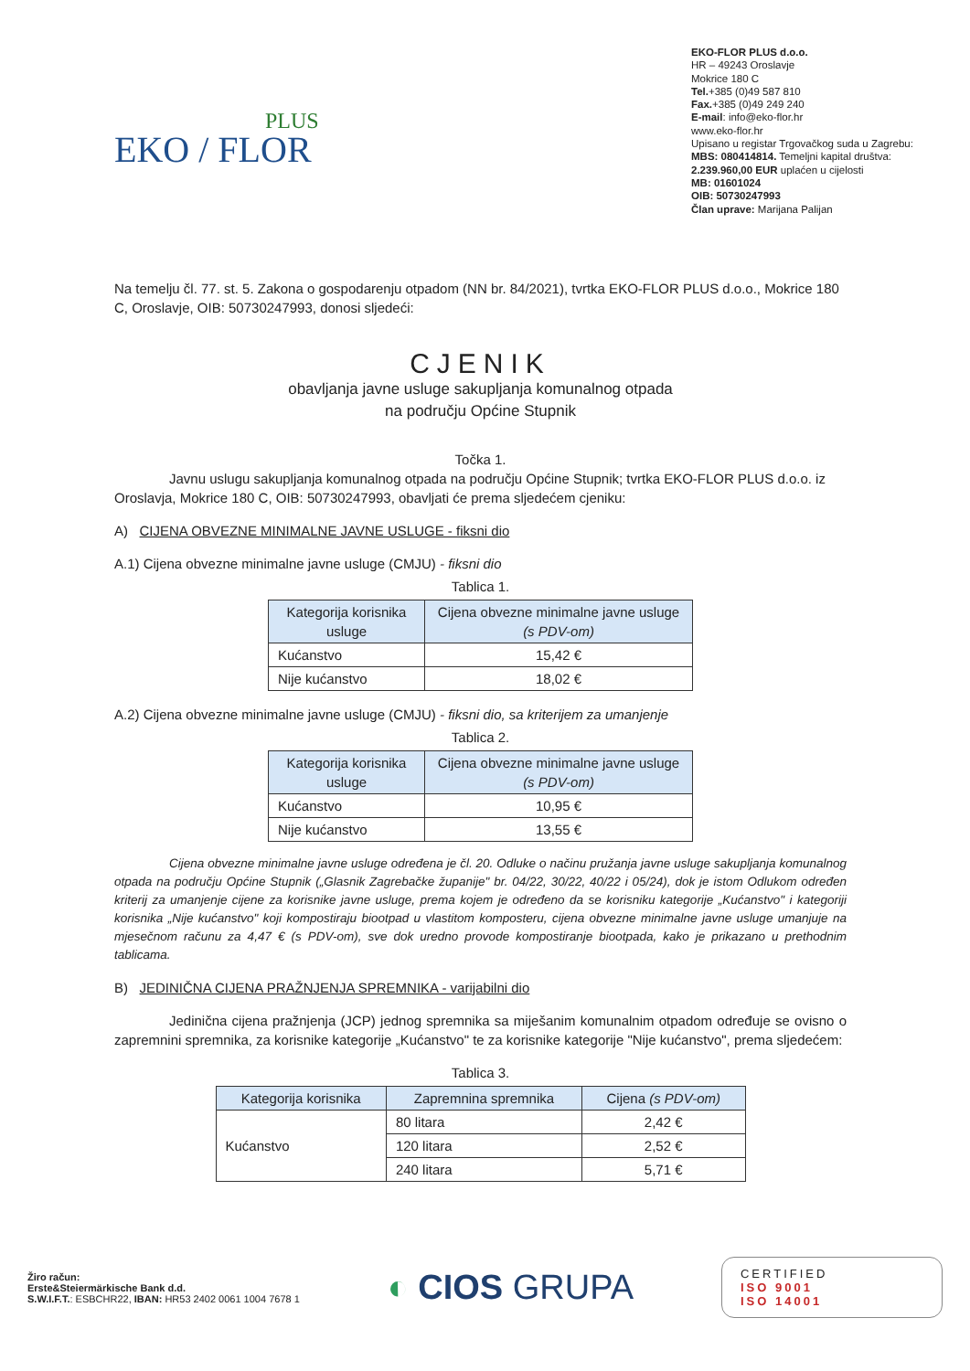PLUS
EKO / FLOR
EKO-FLOR PLUS d.o.o.
HR – 49243 Oroslavje
Mokrice 180 C
Tel.+385 (0)49 587 810
Fax.+385 (0)49 249 240
E-mail: info@eko-flor.hr
www.eko-flor.hr
Upisano u registar Trgovačkog suda u Zagrebu:
MBS: 080414814. Temeljni kapital društva:
2.239.960,00 EUR uplaćen u cijelosti
MB: 01601024
OIB: 50730247993
Član uprave: Marijana Palijan
Na temelju čl. 77. st. 5. Zakona o gospodarenju otpadom (NN br. 84/2021), tvrtka EKO-FLOR PLUS d.o.o., Mokrice 180 C, Oroslavje, OIB: 50730247993, donosi sljedeći:
CJENIK
obavljanja javne usluge sakupljanja komunalnog otpada
na području Općine Stupnik
Točka 1.
Javnu uslugu sakupljanja komunalnog otpada na području Općine Stupnik; tvrtka EKO-FLOR PLUS d.o.o. iz Oroslavja, Mokrice 180 C, OIB: 50730247993, obavljati će prema sljedećem cjeniku:
A) CIJENA OBVEZNE MINIMALNE JAVNE USLUGE - fiksni dio
A.1) Cijena obvezne minimalne javne usluge (CMJU) - fiksni dio
Tablica 1.
| Kategorija korisnika usluge | Cijena obvezne minimalne javne usluge (s PDV-om) |
| --- | --- |
| Kućanstvo | 15,42 € |
| Nije kućanstvo | 18,02 € |
A.2) Cijena obvezne minimalne javne usluge (CMJU) - fiksni dio, sa kriterijem za umanjenje
Tablica 2.
| Kategorija korisnika usluge | Cijena obvezne minimalne javne usluge (s PDV-om) |
| --- | --- |
| Kućanstvo | 10,95 € |
| Nije kućanstvo | 13,55 € |
Cijena obvezne minimalne javne usluge određena je čl. 20. Odluke o načinu pružanja javne usluge sakupljanja komunalnog otpada na području Općine Stupnik („Glasnik Zagrebačke županije" br. 04/22, 30/22, 40/22 i 05/24), dok je istom Odlukom određen kriterij za umanjenje cijene za korisnike javne usluge, prema kojem je određeno da se korisniku kategorije „Kućanstvo" i kategoriji korisnika „Nije kućanstvo" koji kompostiraju biootpad u vlastitom komposteru, cijena obvezne minimalne javne usluge umanjuje na mjesečnom računu za 4,47 € (s PDV-om), sve dok uredno provode kompostiranje biootpada, kako je prikazano u prethodnim tablicama.
B) JEDINIČNA CIJENA PRAŽNJENJA SPREMNIKA - varijabilni dio
Jedinična cijena pražnjenja (JCP) jednog spremnika sa miješanim komunalnim otpadom određuje se ovisno o zapremnini spremnika, za korisnike kategorije „Kućanstvo" te za korisnike kategorije "Nije kućanstvo", prema sljedećem:
Tablica 3.
| Kategorija korisnika | Zapremnina spremnika | Cijena (s PDV-om) |
| --- | --- | --- |
| Kućanstvo | 80 litara | 2,42 € |
| | 120 litara | 2,52 € |
| | 240 litara | 5,71 € |
Žiro račun:
Erste&Steiermärkische Bank d.d.
S.W.I.F.T.: ESBCHR22, IBAN: HR53 2402 0061 1004 7678 1
◐ CIOS GRUPA
CERTIFIED
ISO 9001
ISO 14001